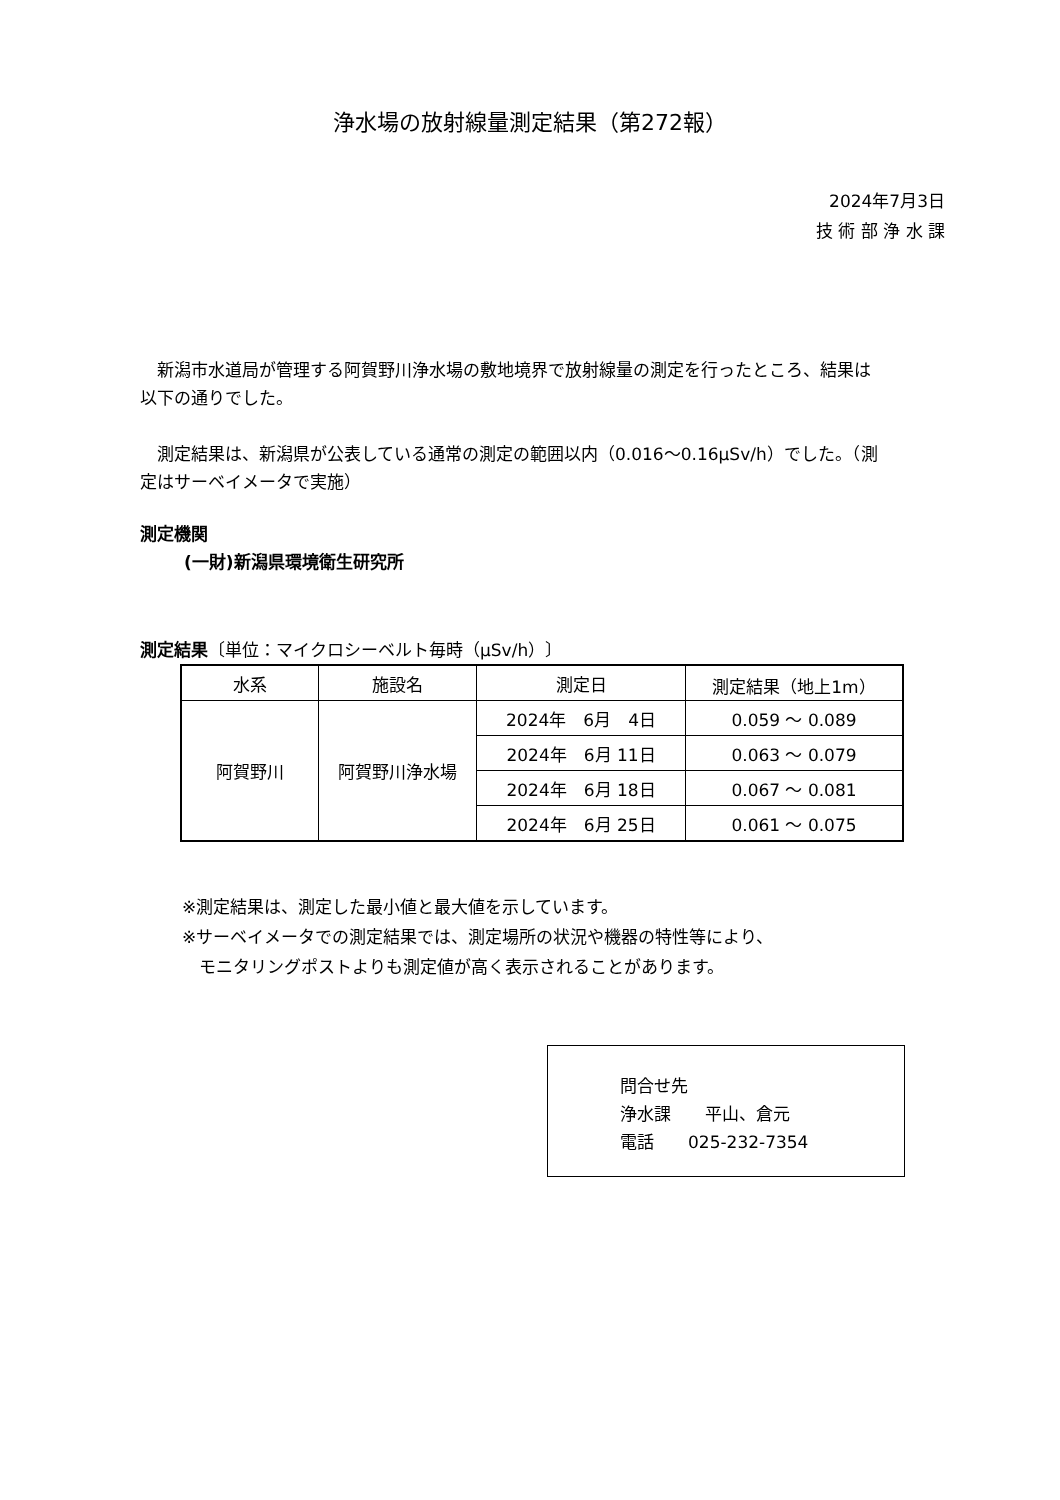浄水場の放射線量測定結果（第272報）
2024年7月3日
技 術 部 浄 水 課
　新潟市水道局が管理する阿賀野川浄水場の敷地境界で放射線量の測定を行ったところ、結果は以下の通りでした。
　測定結果は、新潟県が公表している通常の測定の範囲以内（0.016～0.16μSv/h）でした。（測定はサーベイメータで実施）
測定機関
(一財)新潟県環境衛生研究所
測定結果〔単位：マイクロシーベルト毎時（μSv/h）〕
| 水系 | 施設名 | 測定日 | 測定結果（地上1m） |
| --- | --- | --- | --- |
| 阿賀野川 | 阿賀野川浄水場 | 2024年 6月 4日 | 0.059 ～ 0.089 |
| | | 2024年 6月 11日 | 0.063 ～ 0.079 |
| | | 2024年 6月 18日 | 0.067 ～ 0.081 |
| | | 2024年 6月 25日 | 0.061 ～ 0.075 |
※測定結果は、測定した最小値と最大値を示しています。
※サーベイメータでの測定結果では、測定場所の状況や機器の特性等により、
　モニタリングポストよりも測定値が高く表示されることがあります。
問合せ先
浄水課　　平山、倉元
電話　　025-232-7354